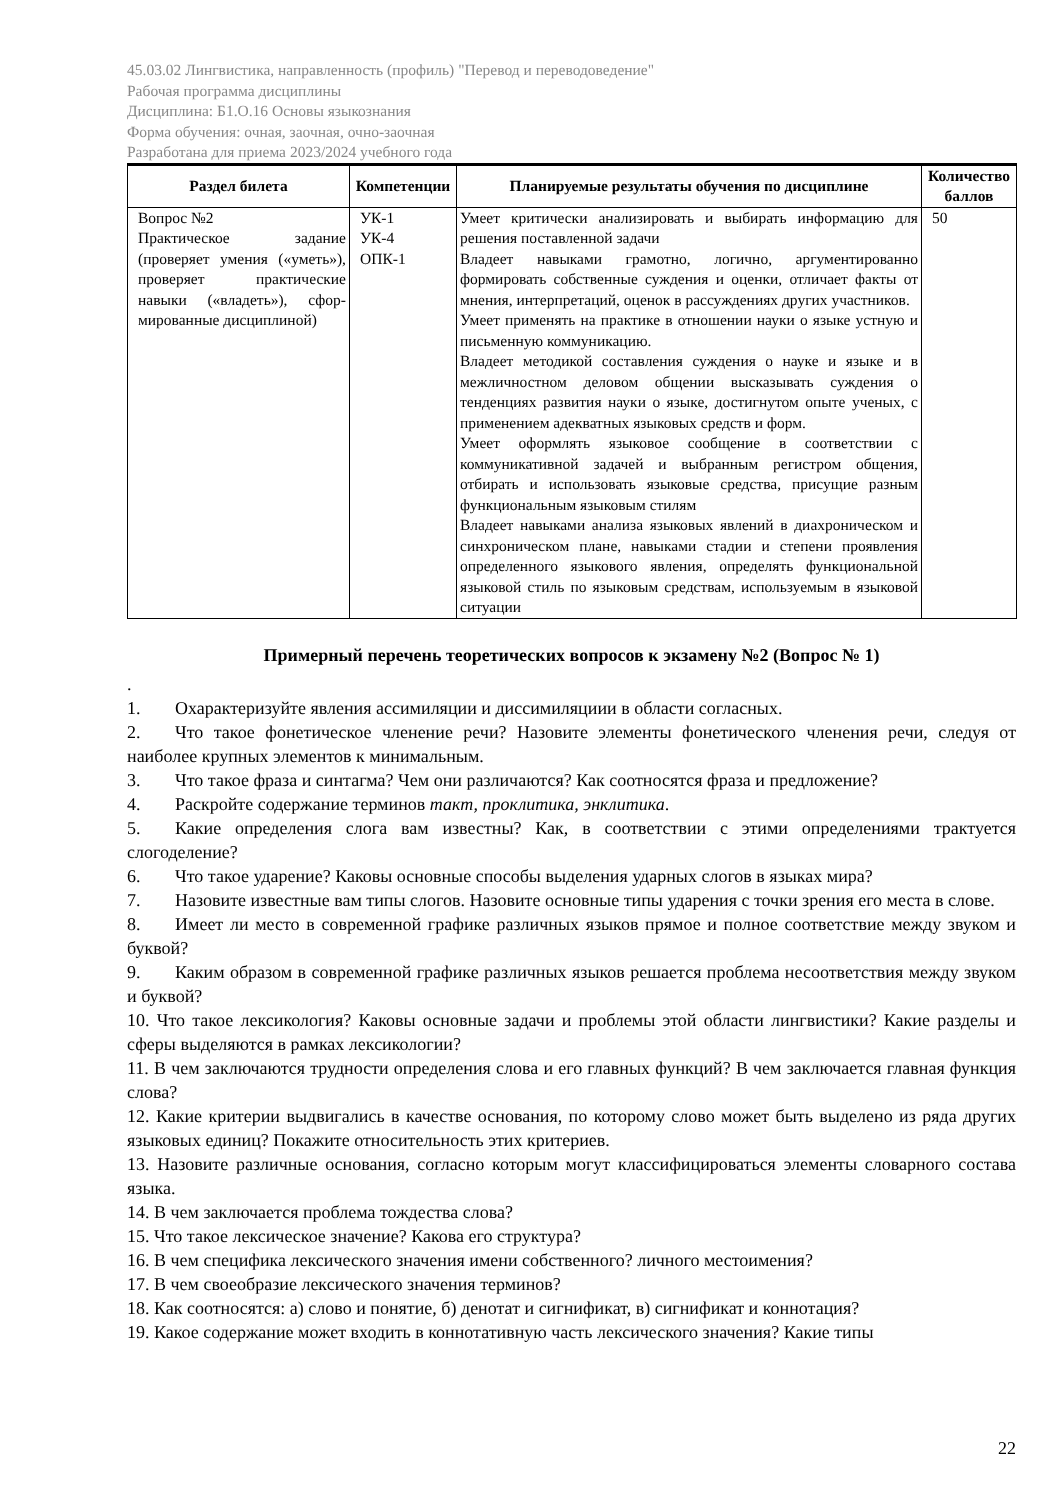45.03.02 Лингвистика, направленность (профиль) "Перевод и переводоведение"
Рабочая программа дисциплины
Дисциплина: Б1.О.16 Основы языкознания
Форма обучения: очная, заочная, очно-заочная
Разработана для приема 2023/2024 учебного года
| Раздел билета | Компетенции | Планируемые результаты обучения по дисциплине | Количество баллов |
| --- | --- | --- | --- |
| Вопрос №2 Практическое задание (проверяет умения («уметь»), проверяет практические навыки («владеть»), сфор-мированные дисциплиной) | УК-1 УК-4 ОПК-1 | Умеет критически анализировать и выбирать информацию для решения поставленной задачи Владеет навыками грамотно, логично, аргументированно формировать собственные суждения и оценки, отличает факты от мнения, интерпретаций, оценок в рассуждениях других участников. Умеет применять на практике в отношении науки о языке устную и письменную коммуникацию. Владеет методикой составления суждения о науке и языке и в межличностном деловом общении высказывать суждения о тенденциях развития науки о языке, достигнутом опыте ученых, с применением адекватных языковых средств и форм. Умеет оформлять языковое сообщение в соответствии с коммуникативной задачей и выбранным регистром общения, отбирать и использовать языковые средства, присущие разным функциональным языковым стилям Владеет навыками анализа языковых явлений в диахроническом и синхроническом плане, навыками стадии и степени проявления определенного языкового явления, определять функциональной языковой стиль по языковым средствам, используемым в языковой ситуации | 50 |
Примерный перечень теоретических вопросов к экзамену №2 (Вопрос № 1)
.
1. Охарактеризуйте явления ассимиляции и диссимиляциии в области согласных.
2. Что такое фонетическое членение речи? Назовите элементы фонетического членения речи, следуя от наиболее крупных элементов к минимальным.
3. Что такое фраза и синтагма? Чем они различаются? Как соотносятся фраза и предложение?
4. Раскройте содержание терминов такт, проклитика, энклитика.
5. Какие определения слога вам известны? Как, в соответствии с этими определениями трактуется слогоделение?
6. Что такое ударение? Каковы основные способы выделения ударных слогов в языках мира?
7. Назовите известные вам типы слогов. Назовите основные типы ударения с точки зрения его места в слове.
8. Имеет ли место в современной графике различных языков прямое и полное соответствие между звуком и буквой?
9. Каким образом в современной графике различных языков решается проблема несоответствия между звуком и буквой?
10. Что такое лексикология? Каковы основные задачи и проблемы этой области лингвистики? Какие разделы и сферы выделяются в рамках лексикологии?
11. В чем заключаются трудности определения слова и его главных функций? В чем заключается главная функция слова?
12. Какие критерии выдвигались в качестве основания, по которому слово может быть выделено из ряда других языковых единиц? Покажите относительность этих критериев.
13. Назовите различные основания, согласно которым могут классифицироваться элементы словарного состава языка.
14. В чем заключается проблема тождества слова?
15. Что такое лексическое значение? Какова его структура?
16. В чем специфика лексического значения имени собственного? личного местоимения?
17. В чем своеобразие лексического значения терминов?
18. Как соотносятся: а) слово и понятие, б) денотат и сигнификат, в) сигнификат и коннотация?
19. Какое содержание может входить в коннотативную часть лексического значения? Какие типы
22